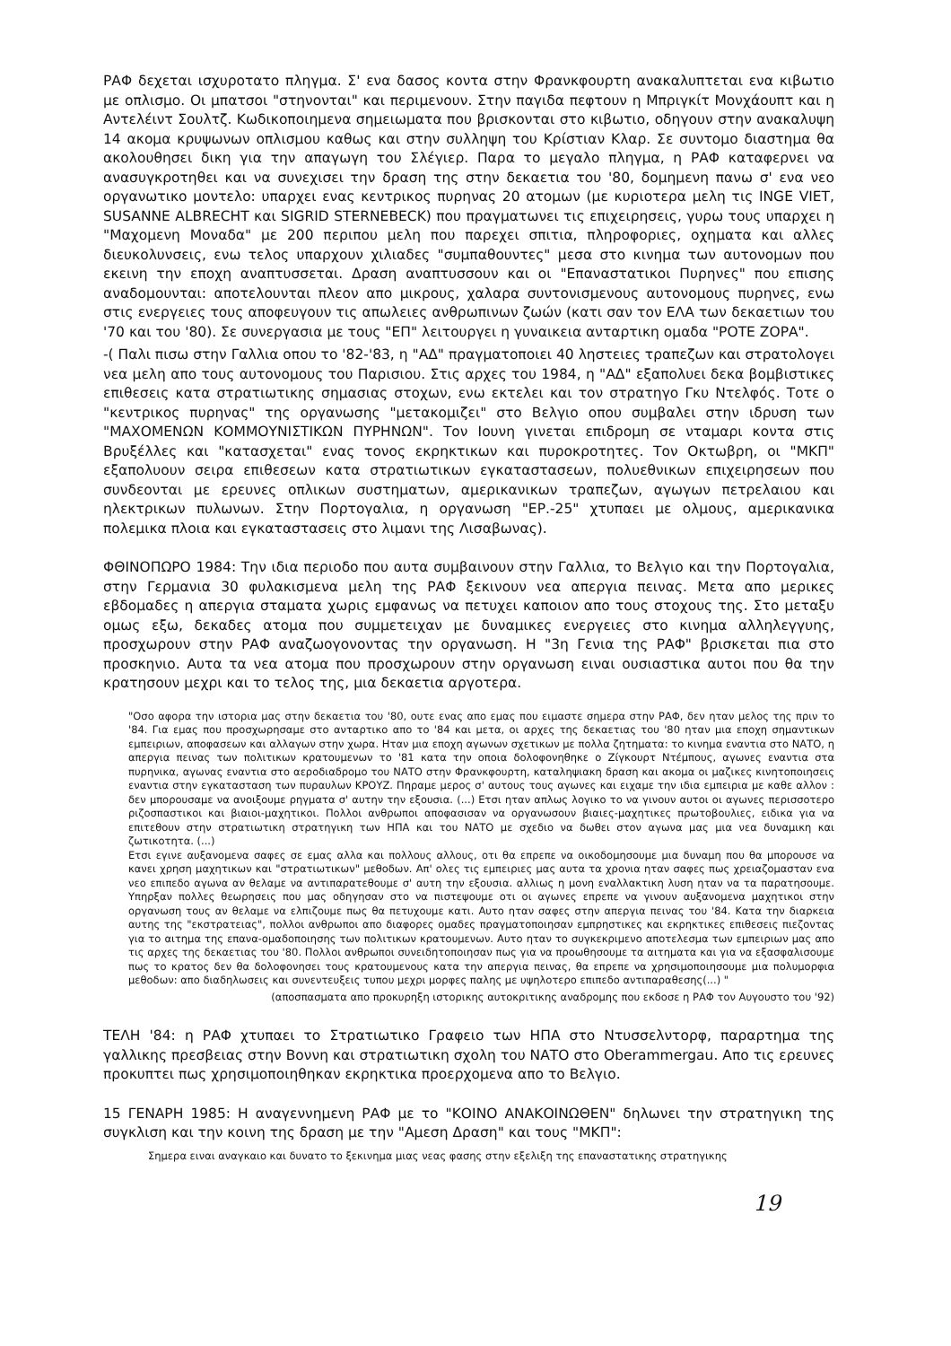ΡΑΦ δεχεται ισχυροτατο πληγμα. Σ' ενα δασος κοντα στην Φρανκφουρτη ανακαλυπτεται ενα κιβωτιο με οπλισμο. Οι μπατσοι "στηνονται" και περιμενουν. Στην παγιδα πεφτουν η Μπριγκίτ Μονχάουπτ και η Αντελέιντ Σουλτζ. Κωδικοποιημενα σημειωματα που βρισκονται στο κιβωτιο, οδηγουν στην ανακαλυψη 14 ακομα κρυψωνων οπλισμου καθως και στην συλληψη του Κρίστιαν Κλαρ. Σε συντομο διαστημα θα ακολουθησει δικη για την απαγωγη του Σλέγιερ. Παρα το μεγαλο πληγμα, η ΡΑΦ καταφερνει να ανασυγκροτηθει και να συνεχισει την δραση της στην δεκαετια του '80, δομημενη πανω σ' ενα νεο οργανωτικο μοντελο: υπαρχει ενας κεντρικος πυρηνας 20 ατομων (με κυριοτερα μελη τις INGE VIET, SUSANNE ALBRECHT και SIGRID STERNEBECK) που πραγματωνει τις επιχειρησεις, γυρω τους υπαρχει η "Μαχομενη Μοναδα" με 200 περιπου μελη που παρεχει σπιτια, πληροφοριες, οχηματα και αλλες διευκολυνσεις, ενω τελος υπαρχουν χιλιαδες "συμπαθουντες" μεσα στο κινημα των αυτονομων που εκεινη την εποχη αναπτυσσεται. Δραση αναπτυσσουν και οι "Επαναστατικοι Πυρηνες" που επισης αναδομουνται: αποτελουνται πλεον απο μικρους, χαλαρα συντονισμενους αυτονομους πυρηνες, ενω στις ενεργειες τους αποφευγουν τις απωλειες ανθρωπινων ζωών (κατι σαν τον ΕΛΑ των δεκαετιων του '70 και του '80). Σε συνεργασια με τους "ΕΠ" λειτουργει η γυναικεια ανταρτικη ομαδα "ΡΟΤΕ ΖΟΡΑ".
-( Παλι πισω στην Γαλλια οπου το '82-'83, η "ΑΔ" πραγματοποιει 40 ληστειες τραπεζων και στρατολογει νεα μελη απο τους αυτονομους του Παρισιου. Στις αρχες του 1984, η "ΑΔ" εξαπολυει δεκα βομβιστικες επιθεσεις κατα στρατιωτικης σημασιας στοχων, ενω εκτελει και τον στρατηγο Γκυ Ντελφός. Τοτε ο "κεντρικος πυρηνας" της οργανωσης "μετακομιζει" στο Βελγιο οπου συμβαλει στην ιδρυση των "ΜΑΧΟΜΕΝΩΝ ΚΟΜΜΟΥΝΙΣΤΙΚΩΝ ΠΥΡΗΝΩΝ". Τον Ιουνη γινεται επιδρομη σε νταμαρι κοντα στις Βρυξέλλες και "κατασχεται" ενας τονος εκρηκτικων και πυροκροτητες. Τον Οκτωβρη, οι "ΜΚΠ" εξαπολυουν σειρα επιθεσεων κατα στρατιωτικων εγκαταστασεων, πολυεθνικων επιχειρησεων που συνδεονται με ερευνες οπλικων συστηματων, αμερικανικων τραπεζων, αγωγων πετρελαιου και ηλεκτρικων πυλωνων. Στην Πορτογαλια, η οργανωση "ΕΡ.-25" χτυπαει με ολμους, αμερικανικα πολεμικα πλοια και εγκαταστασεις στο λιμανι της Λισαβωνας).
ΦΘΙΝΟΠΩΡΟ 1984: Την ιδια περιοδο που αυτα συμβαινουν στην Γαλλια, το Βελγιο και την Πορτογαλια, στην Γερμανια 30 φυλακισμενα μελη της ΡΑΦ ξεκινουν νεα απεργια πεινας. Μετα απο μερικες εβδομαδες η απεργια σταματα χωρις εμφανως να πετυχει καποιον απο τους στοχους της. Στο μεταξυ ομως εξω, δεκαδες ατομα που συμμετειχαν με δυναμικες ενεργειες στο κινημα αλληλεγγυης, προσχωρουν στην ΡΑΦ αναζωογονοντας την οργανωση. Η "3η Γενια της ΡΑΦ" βρισκεται πια στο προσκηνιο. Αυτα τα νεα ατομα που προσχωρουν στην οργανωση ειναι ουσιαστικα αυτοι που θα την κρατησουν μεχρι και το τελος της, μια δεκαετια αργοτερα.
"Οσο αφορα την ιστορια μας στην δεκαετια του '80, ουτε ενας απο εμας που ειμαστε σημερα στην ΡΑΦ, δεν ηταν μελος της πριν το '84. Για εμας που προσχωρησαμε στο ανταρτικο απο το '84 και μετα, οι αρχες της δεκαετιας του '80 ηταν μια εποχη σημαντικων εμπειριων, αποφασεων και αλλαγων στην χωρα. Ηταν μια εποχη αγωνων σχετικων με πολλα ζητηματα: το κινημα εναντια στο ΝΑΤΟ, η απεργια πεινας των πολιτικων κρατουμενων το '81 κατα την οποια δολοφονηθηκε ο Ζίγκουρτ Ντέμπους, αγωνες εναντια στα πυρηνικα, αγωνας εναντια στο αεροδιαδρομο του ΝΑΤΟ στην Φρανκφουρτη, καταληψιακη δραση και ακομα οι μαζικες κινητοποιησεις εναντια στην εγκατασταση των πυραυλων ΚΡΟΥΖ. Πηραμε μερος σ' αυτους τους αγωνες και ειχαμε την ιδια εμπειρια με καθε αλλον : δεν μπορουσαμε να ανοιξουμε ρηγματα σ' αυτην την εξουσια. (...) Ετσι ηταν απλως λογικο το να γινουν αυτοι οι αγωνες περισσοτερο ριζοσπαστικοι και βιαιοι-μαχητικοι. Πολλοι ανθρωποι αποφασισαν να οργανωσουν βιαιες-μαχητικες πρωτοβουλιες, ειδικα για να επιτεθουν στην στρατιωτικη στρατηγικη των ΗΠΑ και του ΝΑΤΟ με σχεδιο να δωθει στον αγωνα μας μια νεα δυναμικη και ζωτικοτητα. (...)
Ετσι εγινε αυξανομενα σαφες σε εμας αλλα και πολλους αλλους, οτι θα επρεπε να οικοδομησουμε μια δυναμη που θα μπορουσε να κανει χρηση μαχητικων και "στρατιωτικων" μεθοδων. Απ' ολες τις εμπειριες μας αυτα τα χρονια ηταν σαφες πως χρειαζομασταν ενα νεο επιπεδο αγωνα αν θελαμε να αντιπαρατεθουμε σ' αυτη την εξουσια. αλλιως η μονη εναλλακτικη λυση ηταν να τα παρατησουμε. Υπηρξαν πολλες θεωρησεις που μας οδηγησαν στο να πιστεψουμε οτι οι αγωνες επρεπε να γινουν αυξανομενα μαχητικοι στην οργανωση τους αν θελαμε να ελπιζουμε πως θα πετυχουμε κατι. Αυτο ηταν σαφες στην απεργια πεινας του '84. Κατα την διαρκεια αυτης της "εκστρατειας", πολλοι ανθρωποι απο διαφορες ομαδες πραγματοποιησαν εμπρηστικες και εκρηκτικες επιθεσεις πιεζοντας για το αιτημα της επανα-ομαδοποιησης των πολιτικων κρατουμενων. Αυτο ηταν το συγκεκριμενο αποτελεσμα των εμπειριων μας απο τις αρχες της δεκαετιας του '80. Πολλοι ανθρωποι συνειδητοποιησαν πως για να προωθησουμε τα αιτηματα και για να εξασφαλισουμε πως το κρατος δεν θα δολοφονησει τους κρατουμενους κατα την απεργια πεινας, θα επρεπε να χρησιμοποιησουμε μια πολυμορφια μεθοδων: απο διαδηλωσεις και συνεντευξεις τυπου μεχρι μορφες παλης με υψηλοτερο επιπεδο αντιπαραθεσης(...) "
(αποσπασματα απο προκυρηξη ιστορικης αυτοκριτικης αναδρομης που εκδοσε η ΡΑΦ τον Αυγουστο του '92)
ΤΕΛΗ '84: η ΡΑΦ χτυπαει το Στρατιωτικο Γραφειο των ΗΠΑ στο Ντυσσελντορφ, παραρτημα της γαλλικης πρεσβειας στην Βοννη και στρατιωτικη σχολη του ΝΑΤΟ στο Oberammergau. Απο τις ερευνες προκυπτει πως χρησιμοποιηθηκαν εκρηκτικα προερχομενα απο το Βελγιο.
15 ΓΕΝΑΡΗ 1985: Η αναγεννημενη ΡΑΦ με το "ΚΟΙΝΟ ΑΝΑΚΟΙΝΩΘΕΝ" δηλωνει την στρατηγικη της συγκλιση και την κοινη της δραση με την "Αμεση Δραση" και τους "ΜΚΠ":
Σημερα ειναι αναγκαιο και δυνατο το ξεκινημα μιας νεας φασης στην εξελιξη της επαναστατικης στρατηγικης
19